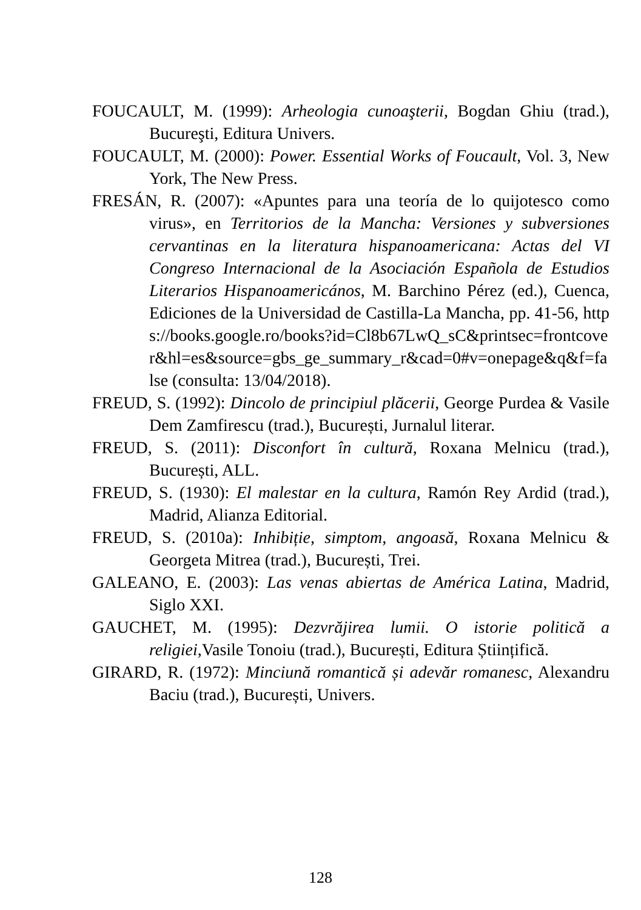FOUCAULT, M. (1999): Arheologia cunoaşterii, Bogdan Ghiu (trad.), Bucureşti, Editura Univers.
FOUCAULT, M. (2000): Power. Essential Works of Foucault, Vol. 3, New York, The New Press.
FRESÁN, R. (2007): «Apuntes para una teoría de lo quijotesco como virus», en Territorios de la Mancha: Versiones y subversiones cervantinas en la literatura hispanoamericana: Actas del VI Congreso Internacional de la Asociación Española de Estudios Literarios Hispanoamericános, M. Barchino Pérez (ed.), Cuenca, Ediciones de la Universidad de Castilla-La Mancha, pp. 41-56, https://books.google.ro/books?id=Cl8b67LwQ_sC&printsec=frontcover&hl=es&source=gbs_ge_summary_r&cad=0#v=onepage&q&f=false (consulta: 13/04/2018).
FREUD, S. (1992): Dincolo de principiul plăcerii, George Purdea & Vasile Dem Zamfirescu (trad.), București, Jurnalul literar.
FREUD, S. (2011): Disconfort în cultură, Roxana Melnicu (trad.), București, ALL.
FREUD, S. (1930): El malestar en la cultura, Ramón Rey Ardid (trad.), Madrid, Alianza Editorial.
FREUD, S. (2010a): Inhibiție, simptom, angoasă, Roxana Melnicu & Georgeta Mitrea (trad.), București, Trei.
GALEANO, E. (2003): Las venas abiertas de América Latina, Madrid, Siglo XXI.
GAUCHET, M. (1995): Dezvrăjirea lumii. O istorie politică a religiei,Vasile Tonoiu (trad.), București, Editura Științifică.
GIRARD, R. (1972): Minciună romantică și adevăr romanesc, Alexandru Baciu (trad.), București, Univers.
128